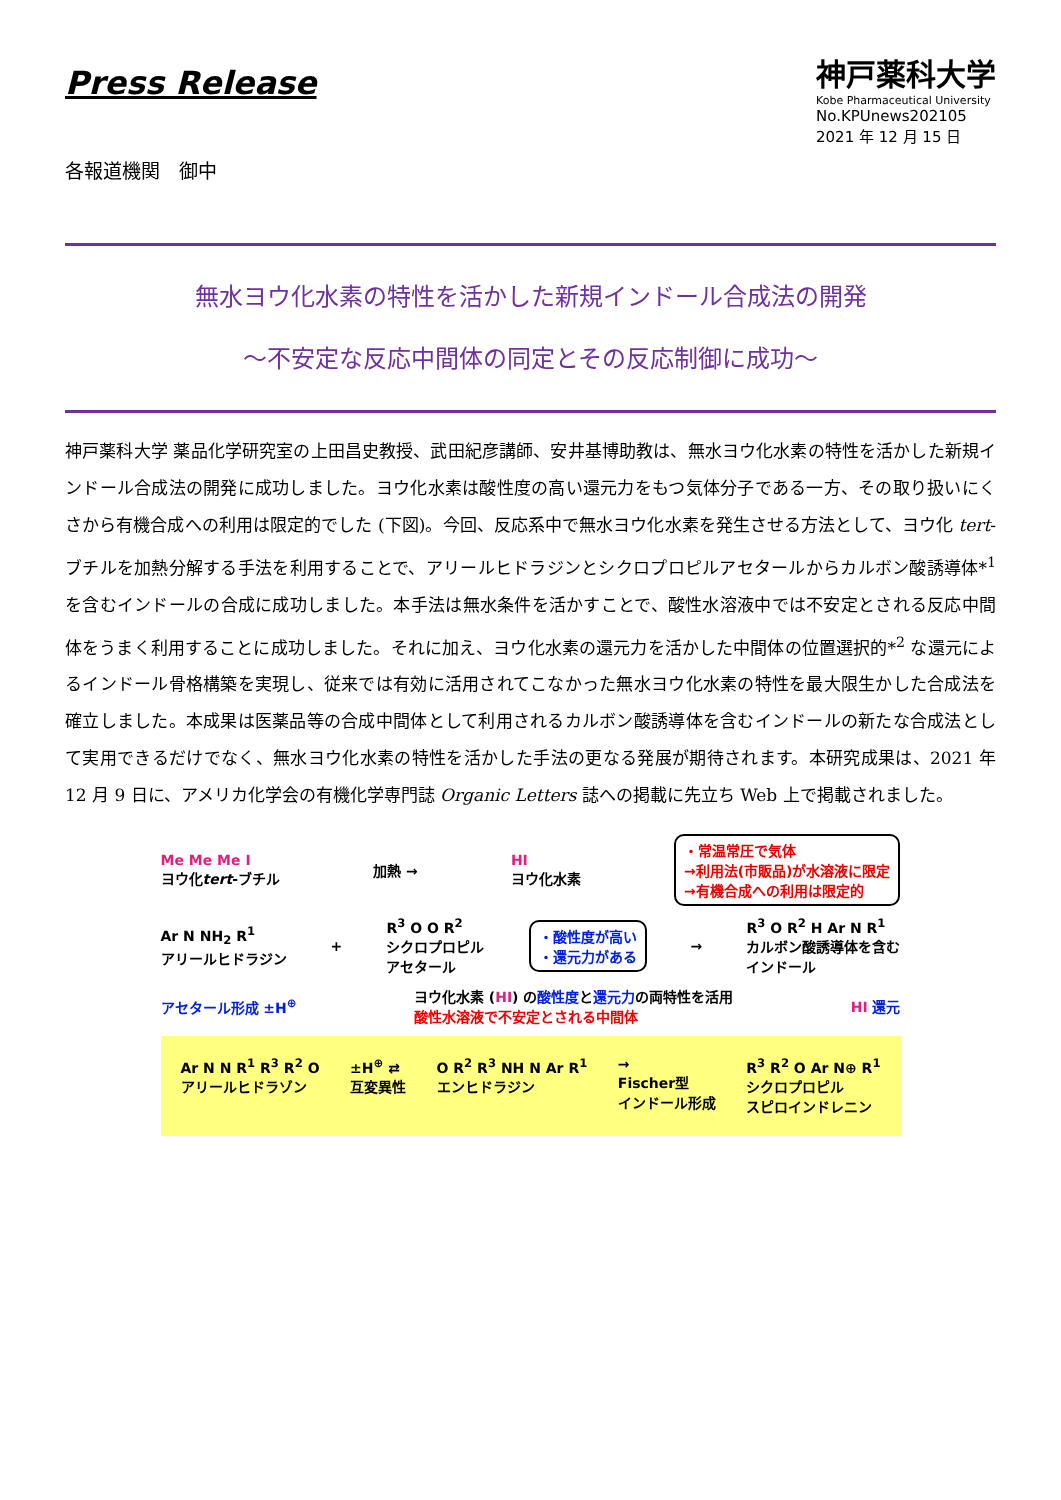Press Release
神戸薬科大学
Kobe Pharmaceutical University
No.KPUnews202105
2021 年 12 月 15 日
各報道機関　御中
無水ヨウ化水素の特性を活かした新規インドール合成法の開発
～不安定な反応中間体の同定とその反応制御に成功～
神戸薬科大学 薬品化学研究室の上田昌史教授、武田紀彦講師、安井基博助教は、無水ヨウ化水素の特性を活かした新規インドール合成法の開発に成功しました。ヨウ化水素は酸性度の高い還元力をもつ気体分子である一方、その取り扱いにくさから有機合成への利用は限定的でした (下図)。今回、反応系中で無水ヨウ化水素を発生させる方法として、ヨウ化 tert-ブチルを加熱分解する手法を利用することで、アリールヒドラジンとシクロプロピルアセタールからカルボン酸誘導体*<sup>1</sup> を含むインドールの合成に成功しました。本手法は無水条件を活かすことで、酸性水溶液中では不安定とされる反応中間体をうまく利用することに成功しました。それに加え、ヨウ化水素の還元力を活かした中間体の位置選択的*<sup>2</sup> な還元によるインドール骨格構築を実現し、従来では有効に活用されてこなかった無水ヨウ化水素の特性を最大限生かした合成法を確立しました。本成果は医薬品等の合成中間体として利用されるカルボン酸誘導体を含むインドールの新たな合成法として実用できるだけでなく、無水ヨウ化水素の特性を活かした手法の更なる発展が期待されます。本研究成果は、2021 年 12 月 9 日に、アメリカ化学会の有機化学専門誌 Organic Letters 誌への掲載に先立ち Web 上で掲載されました。
Me Me Me I
ヨウ化tert-ブチル
加熱 →
HI
ヨウ化水素
・常温常圧で気体
→利用法(市販品)が水溶液に限定
→有機合成への利用は限定的
Ar N NH<sub>2</sub> R<sup>1</sup>
アリールヒドラジン
+
R<sup>3</sup> O O R<sup>2</sup>
シクロプロピル
アセタール
・酸性度が高い
・還元力がある
→
R<sup>3</sup> O R<sup>2</sup> H Ar N R<sup>1</sup>
カルボン酸誘導体を含む
インドール
アセタール形成 ±H<sup>⊕</sup>
ヨウ化水素 (HI) の酸性度と還元力の両特性を活用
酸性水溶液で不安定とされる中間体
HI 還元
Ar N N R<sup>1</sup> R<sup>3</sup> R<sup>2</sup> O
アリールヒドラゾン
±H<sup>⊕</sup> ⇄
互変異性
O R<sup>2</sup> R<sup>3</sup> NH N Ar R<sup>1</sup>
エンヒドラジン
→
Fischer型
インドール形成
R<sup>3</sup> R<sup>2</sup> O Ar N⊕ R<sup>1</sup>
シクロプロピル
スピロインドレニン